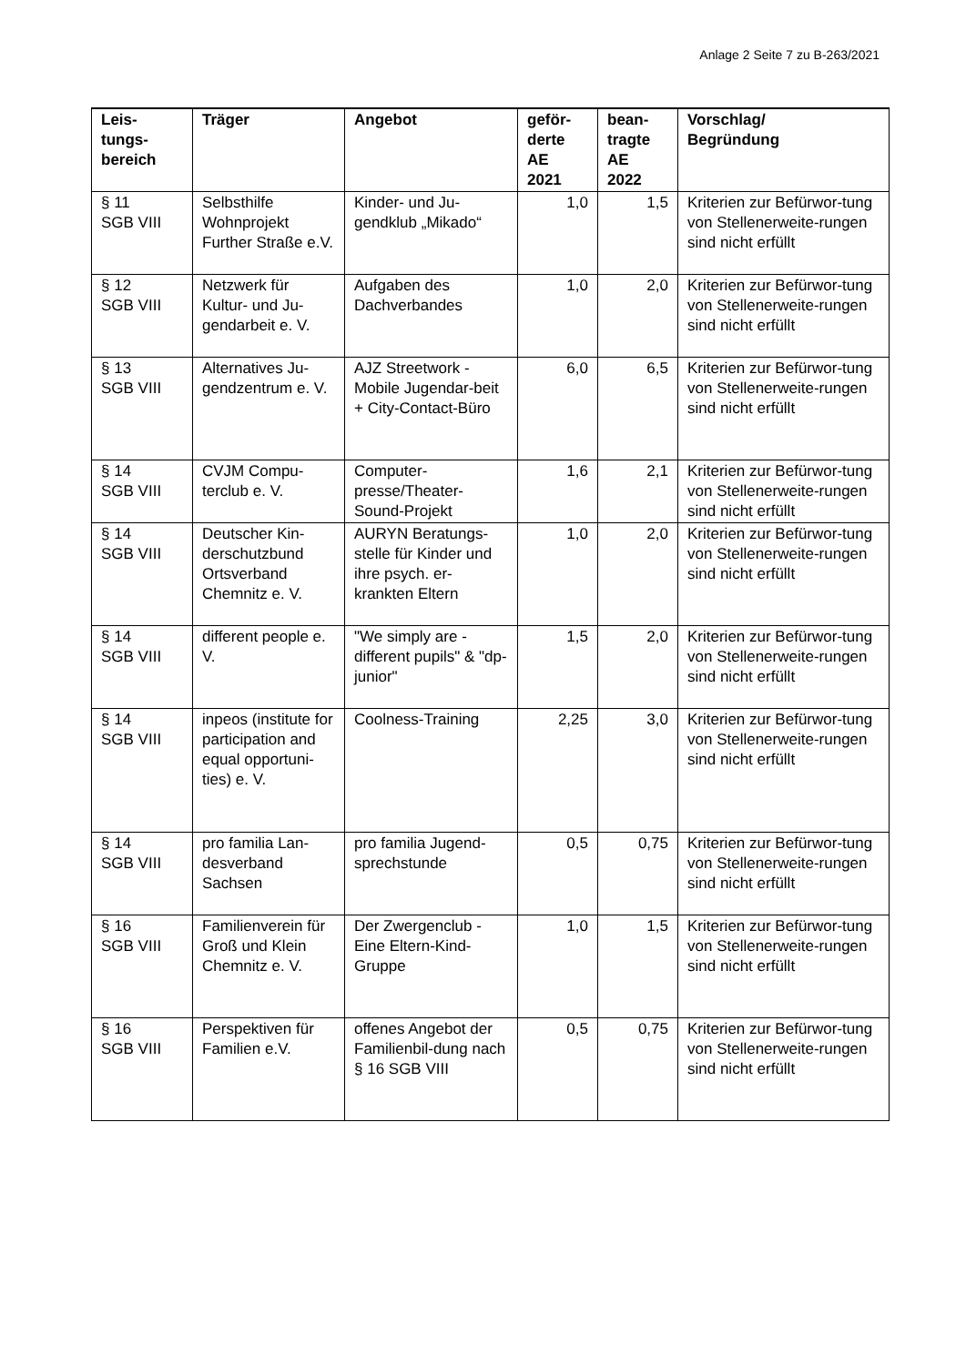Anlage 2 Seite 7 zu B-263/2021
| Leis- tungs- bereich | Träger | Angebot | geför- derte AE 2021 | bean- tragte AE 2022 | Vorschlag/ Begründung |
| --- | --- | --- | --- | --- | --- |
| § 11 SGB VIII | Selbsthilfe Wohnprojekt Further Straße e.V. | Kinder- und Ju-gendklub „Mikado“ | 1,0 | 1,5 | Kriterien zur Befürwor-tung von Stellenerweite-rungen sind nicht erfüllt |
| § 12 SGB VIII | Netzwerk für Kultur- und Ju-gendarbeit e. V. | Aufgaben des Dachverbandes | 1,0 | 2,0 | Kriterien zur Befürwor-tung von Stellenerweite-rungen sind nicht erfüllt |
| § 13 SGB VIII | Alternatives Ju-gendzentrum e. V. | AJZ Streetwork - Mobile Jugendar-beit + City-Contact-Büro | 6,0 | 6,5 | Kriterien zur Befürwor-tung von Stellenerweite-rungen sind nicht erfüllt |
| § 14 SGB VIII | CVJM Compu-terclub e. V. | Computer-presse/Theater-Sound-Projekt | 1,6 | 2,1 | Kriterien zur Befürwor-tung von Stellenerweite-rungen sind nicht erfüllt |
| § 14 SGB VIII | Deutscher Kin-derschutzbund Ortsverband Chemnitz e. V. | AURYN Beratungs-stelle für Kinder und ihre psych. er-krankten Eltern | 1,0 | 2,0 | Kriterien zur Befürwor-tung von Stellenerweite-rungen sind nicht erfüllt |
| § 14 SGB VIII | different people e. V. | "We simply are - different pupils" & "dp-junior" | 1,5 | 2,0 | Kriterien zur Befürwor-tung von Stellenerweite-rungen sind nicht erfüllt |
| § 14 SGB VIII | inpeos (institute for participation and equal opportuni-ties) e. V. | Coolness-Training | 2,25 | 3,0 | Kriterien zur Befürwor-tung von Stellenerweite-rungen sind nicht erfüllt |
| § 14 SGB VIII | pro familia Lan-desverband Sachsen | pro familia Jugend-sprechstunde | 0,5 | 0,75 | Kriterien zur Befürwor-tung von Stellenerweite-rungen sind nicht erfüllt |
| § 16 SGB VIII | Familienverein für Groß und Klein Chemnitz e. V. | Der Zwergenclub - Eine Eltern-Kind-Gruppe | 1,0 | 1,5 | Kriterien zur Befürwor-tung von Stellenerweite-rungen sind nicht erfüllt |
| § 16 SGB VIII | Perspektiven für Familien e.V. | offenes Angebot der Familienbil-dung nach § 16 SGB VIII | 0,5 | 0,75 | Kriterien zur Befürwor-tung von Stellenerweite-rungen sind nicht erfüllt |